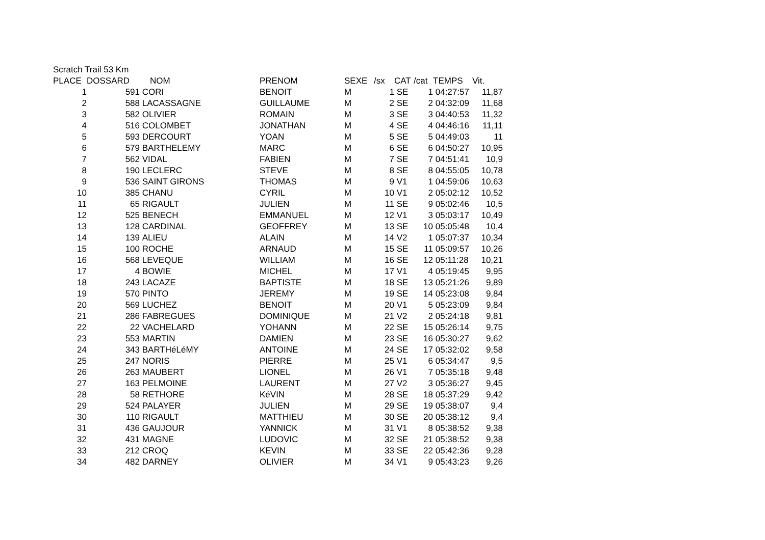Scratch Trail 53 Km
| PLACE | DOSSARD | NOM | PRENOM | SEXE | /sx | CAT | /cat | TEMPS | Vit. |
| --- | --- | --- | --- | --- | --- | --- | --- | --- | --- |
| 1 | 591 | CORI | BENOIT | M | 1 | SE | 1 | 04:27:57 | 11,87 |
| 2 | 588 | LACASSAGNE | GUILLAUME | M | 2 | SE | 2 | 04:32:09 | 11,68 |
| 3 | 582 | OLIVIER | ROMAIN | M | 3 | SE | 3 | 04:40:53 | 11,32 |
| 4 | 516 | COLOMBET | JONATHAN | M | 4 | SE | 4 | 04:46:16 | 11,11 |
| 5 | 593 | DERCOURT | YOAN | M | 5 | SE | 5 | 04:49:03 | 11 |
| 6 | 579 | BARTHELEMY | MARC | M | 6 | SE | 6 | 04:50:27 | 10,95 |
| 7 | 562 | VIDAL | FABIEN | M | 7 | SE | 7 | 04:51:41 | 10,9 |
| 8 | 190 | LECLERC | STEVE | M | 8 | SE | 8 | 04:55:05 | 10,78 |
| 9 | 536 | SAINT GIRONS | THOMAS | M | 9 | V1 | 1 | 04:59:06 | 10,63 |
| 10 | 385 | CHANU | CYRIL | M | 10 | V1 | 2 | 05:02:12 | 10,52 |
| 11 | 65 | RIGAULT | JULIEN | M | 11 | SE | 9 | 05:02:46 | 10,5 |
| 12 | 525 | BENECH | EMMANUEL | M | 12 | V1 | 3 | 05:03:17 | 10,49 |
| 13 | 128 | CARDINAL | GEOFFREY | M | 13 | SE | 10 | 05:05:48 | 10,4 |
| 14 | 139 | ALIEU | ALAIN | M | 14 | V2 | 1 | 05:07:37 | 10,34 |
| 15 | 100 | ROCHE | ARNAUD | M | 15 | SE | 11 | 05:09:57 | 10,26 |
| 16 | 568 | LEVEQUE | WILLIAM | M | 16 | SE | 12 | 05:11:28 | 10,21 |
| 17 | 4 | BOWIE | MICHEL | M | 17 | V1 | 4 | 05:19:45 | 9,95 |
| 18 | 243 | LACAZE | BAPTISTE | M | 18 | SE | 13 | 05:21:26 | 9,89 |
| 19 | 570 | PINTO | JEREMY | M | 19 | SE | 14 | 05:23:08 | 9,84 |
| 20 | 569 | LUCHEZ | BENOIT | M | 20 | V1 | 5 | 05:23:09 | 9,84 |
| 21 | 286 | FABREGUES | DOMINIQUE | M | 21 | V2 | 2 | 05:24:18 | 9,81 |
| 22 | 22 | VACHELARD | YOHANN | M | 22 | SE | 15 | 05:26:14 | 9,75 |
| 23 | 553 | MARTIN | DAMIEN | M | 23 | SE | 16 | 05:30:27 | 9,62 |
| 24 | 343 | BARTHéLéMY | ANTOINE | M | 24 | SE | 17 | 05:32:02 | 9,58 |
| 25 | 247 | NORIS | PIERRE | M | 25 | V1 | 6 | 05:34:47 | 9,5 |
| 26 | 263 | MAUBERT | LIONEL | M | 26 | V1 | 7 | 05:35:18 | 9,48 |
| 27 | 163 | PELMOINE | LAURENT | M | 27 | V2 | 3 | 05:36:27 | 9,45 |
| 28 | 58 | RETHORE | KéVIN | M | 28 | SE | 18 | 05:37:29 | 9,42 |
| 29 | 524 | PALAYER | JULIEN | M | 29 | SE | 19 | 05:38:07 | 9,4 |
| 30 | 110 | RIGAULT | MATTHIEU | M | 30 | SE | 20 | 05:38:12 | 9,4 |
| 31 | 436 | GAUJOUR | YANNICK | M | 31 | V1 | 8 | 05:38:52 | 9,38 |
| 32 | 431 | MAGNE | LUDOVIC | M | 32 | SE | 21 | 05:38:52 | 9,38 |
| 33 | 212 | CROQ | KEVIN | M | 33 | SE | 22 | 05:42:36 | 9,28 |
| 34 | 482 | DARNEY | OLIVIER | M | 34 | V1 | 9 | 05:43:23 | 9,26 |